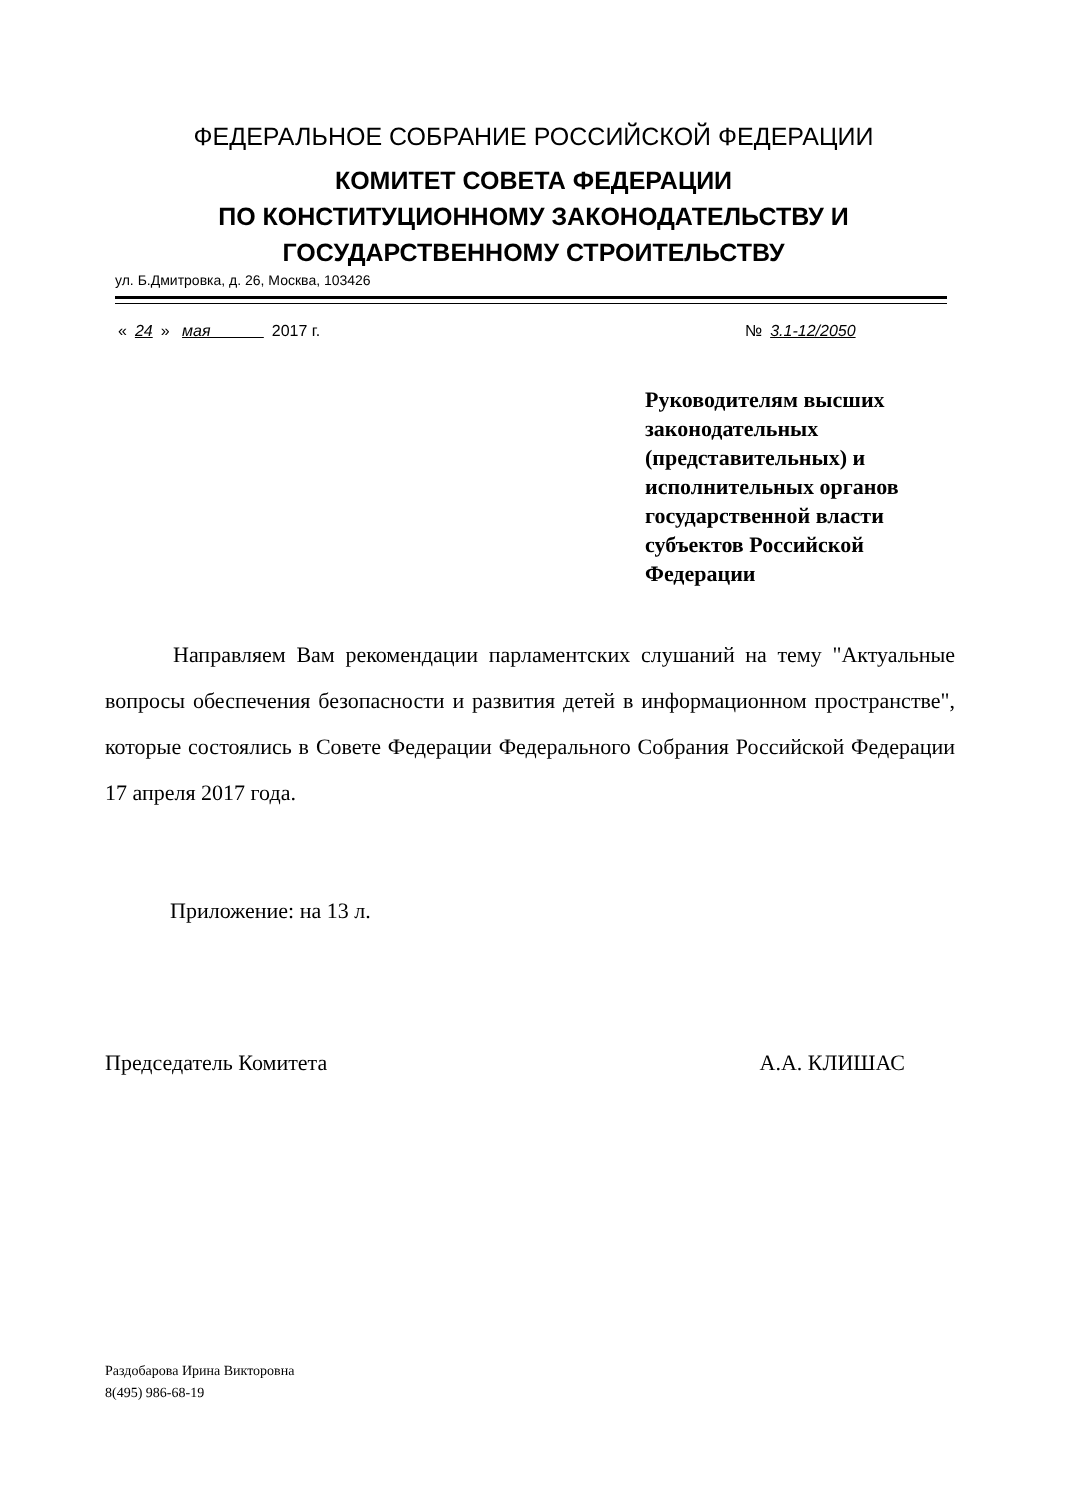ФЕДЕРАЛЬНОЕ СОБРАНИЕ РОССИЙСКОЙ ФЕДЕРАЦИИ
КОМИТЕТ СОВЕТА ФЕДЕРАЦИИ
ПО КОНСТИТУЦИОННОМУ ЗАКОНОДАТЕЛЬСТВУ И
ГОСУДАРСТВЕННОМУ СТРОИТЕЛЬСТВУ
ул. Б.Дмитровка, д. 26, Москва, 103426
« 24 » мая 2017 г. № 3.1-12/2050
Руководителям высших законодательных (представительных) и исполнительных органов государственной власти субъектов Российской Федерации
Направляем Вам рекомендации парламентских слушаний на тему "Актуальные вопросы обеспечения безопасности и развития детей в информационном пространстве", которые состоялись в Совете Федерации Федерального Собрания Российской Федерации 17 апреля 2017 года.
Приложение: на 13 л.
Председатель Комитета А.А. КЛИШАС
Раздобарова Ирина Викторовна
8(495) 986-68-19